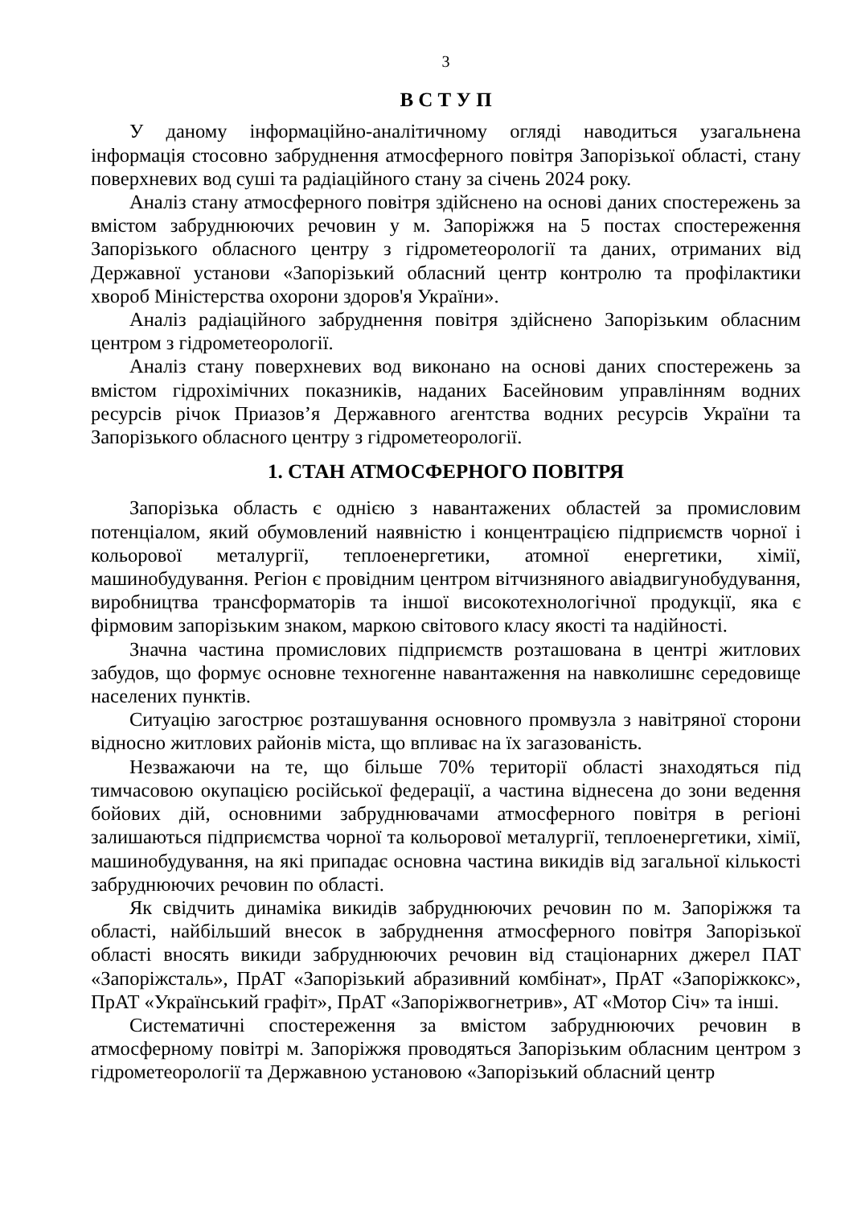3
В С Т У П
У даному інформаційно-аналітичному огляді наводиться узагальнена інформація стосовно забруднення атмосферного повітря Запорізької області, стану поверхневих вод суші та радіаційного стану за січень 2024 року.
Аналіз стану атмосферного повітря здійснено на основі даних спостережень за вмістом забруднюючих речовин у м. Запоріжжя на 5 постах спостереження Запорізького обласного центру з гідрометеорології та даних, отриманих від Державної установи «Запорізький обласний центр контролю та профілактики хвороб Міністерства охорони здоров'я України».
Аналіз радіаційного забруднення повітря здійснено Запорізьким обласним центром з гідрометеорології.
Аналіз стану поверхневих вод виконано на основі даних спостережень за вмістом гідрохімічних показників, наданих Басейновим управлінням водних ресурсів річок Приазов’я Державного агентства водних ресурсів України та Запорізького обласного центру з гідрометеорології.
1. СТАН АТМОСФЕРНОГО ПОВІТРЯ
Запорізька область є однією з навантажених областей за промисловим потенціалом, який обумовлений наявністю і концентрацією підприємств чорної і кольорової металургії, теплоенергетики, атомної енергетики, хімії, машинобудування. Регіон є провідним центром вітчизняного авіадвигунобудування, виробництва трансформаторів та іншої високотехнологічної продукції, яка є фірмовим запорізьким знаком, маркою світового класу якості та надійності.
Значна частина промислових підприємств розташована в центрі житлових забудов, що формує основне техногенне навантаження на навколишнє середовище населених пунктів.
Ситуацію загострює розташування основного промвузла з навітряної сторони відносно житлових районів міста, що впливає на їх загазованість.
Незважаючи на те, що більше 70% території області знаходяться під тимчасовою окупацією російської федерації, а частина віднесена до зони ведення бойових дій, основними забруднювачами атмосферного повітря в регіоні залишаються підприємства чорної та кольорової металургії, теплоенергетики, хімії, машинобудування, на які припадає основна частина викидів від загальної кількості забруднюючих речовин по області.
Як свідчить динаміка викидів забруднюючих речовин по м. Запоріжжя та області, найбільший внесок в забруднення атмосферного повітря Запорізької області вносять викиди забруднюючих речовин від стаціонарних джерел ПАТ «Запоріжсталь», ПрАТ «Запорізький абразивний комбінат», ПрАТ «Запоріжкокс», ПрАТ «Український графіт», ПрАТ «Запоріжвогнетрив», АТ «Мотор Січ» та інші.
Систематичні спостереження за вмістом забруднюючих речовин в атмосферному повітрі м. Запоріжжя проводяться Запорізьким обласним центром з гідрометеорології та Державною установою «Запорізький обласний центр